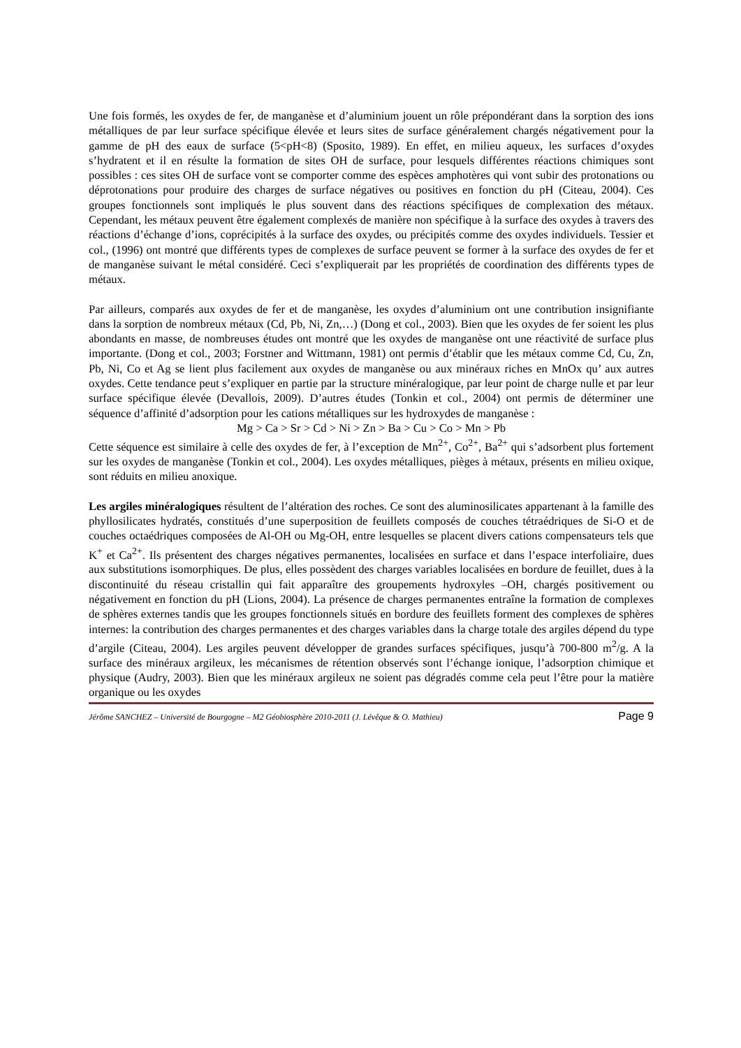Une fois formés, les oxydes de fer, de manganèse et d’aluminium jouent un rôle prépondérant dans la sorption des ions métalliques de par leur surface spécifique élevée et leurs sites de surface généralement chargés négativement pour la gamme de pH des eaux de surface (5<pH<8) (Sposito, 1989). En effet, en milieu aqueux, les surfaces d’oxydes s’hydratent et il en résulte la formation de sites OH de surface, pour lesquels différentes réactions chimiques sont possibles : ces sites OH de surface vont se comporter comme des espèces amphotères qui vont subir des protonations ou déprotonations pour produire des charges de surface négatives ou positives en fonction du pH (Citeau, 2004). Ces groupes fonctionnels sont impliqués le plus souvent dans des réactions spécifiques de complexation des métaux. Cependant, les métaux peuvent être également complexés de manière non spécifique à la surface des oxydes à travers des réactions d’échange d’ions, coprécipités à la surface des oxydes, ou précipités comme des oxydes individuels. Tessier et col., (1996) ont montré que différents types de complexes de surface peuvent se former à la surface des oxydes de fer et de manganèse suivant le métal considéré. Ceci s’expliquerait par les propriétés de coordination des différents types de métaux.
Par ailleurs, comparés aux oxydes de fer et de manganèse, les oxydes d’aluminium ont une contribution insignifiante dans la sorption de nombreux métaux (Cd, Pb, Ni, Zn,…) (Dong et col., 2003). Bien que les oxydes de fer soient les plus abondants en masse, de nombreuses études ont montré que les oxydes de manganèse ont une réactivité de surface plus importante. (Dong et col., 2003; Forstner and Wittmann, 1981) ont permis d’établir que les métaux comme Cd, Cu, Zn, Pb, Ni, Co et Ag se lient plus facilement aux oxydes de manganèse ou aux minéraux riches en MnOx qu’ aux autres oxydes. Cette tendance peut s’expliquer en partie par la structure minéralogique, par leur point de charge nulle et par leur surface spécifique élevée (Devallois, 2009). D’autres études (Tonkin et col., 2004) ont permis de déterminer une séquence d’affinité d’adsorption pour les cations métalliques sur les hydroxydes de manganèse :
Mg > Ca > Sr > Cd > Ni > Zn > Ba > Cu > Co > Mn > Pb
Cette séquence est similaire à celle des oxydes de fer, à l’exception de Mn<sup>2+</sup>, Co<sup>2+</sup>, Ba<sup>2+</sup> qui s’adsorbent plus fortement sur les oxydes de manganèse (Tonkin et col., 2004). Les oxydes métalliques, pièges à métaux, présents en milieu oxique, sont réduits en milieu anoxique.
Les argiles minéralogiques résultent de l’altération des roches. Ce sont des aluminosilicates appartenant à la famille des phyllosilicates hydratés, constitués d’une superposition de feuillets composés de couches tétraédriques de Si-O et de couches octaédriques composées de Al-OH ou Mg-OH, entre lesquelles se placent divers cations compensateurs tels que K<sup>+</sup> et Ca<sup>2+</sup>. Ils présentent des charges négatives permanentes, localisées en surface et dans l’espace interfoliaire, dues aux substitutions isomorphiques. De plus, elles possèdent des charges variables localisées en bordure de feuillet, dues à la discontinuité du réseau cristallin qui fait apparaître des groupements hydroxyles –OH, chargés positivement ou négativement en fonction du pH (Lions, 2004). La présence de charges permanentes entraîne la formation de complexes de sphères externes tandis que les groupes fonctionnels situés en bordure des feuillets forment des complexes de sphères internes: la contribution des charges permanentes et des charges variables dans la charge totale des argiles dépend du type d’argile (Citeau, 2004). Les argiles peuvent développer de grandes surfaces spécifiques, jusqu’à 700-800 m<sup>2</sup>/g. A la surface des minéraux argileux, les mécanismes de rétention observés sont l’échange ionique, l’adsorption chimique et physique (Audry, 2003). Bien que les minéraux argileux ne soient pas dégradés comme cela peut l’être pour la matière organique ou les oxydes
Jérôme SANCHEZ – Université de Bourgogne – M2 Géobiosphère 2010-2011 (J. Lévêque & O. Mathieu) Page 9